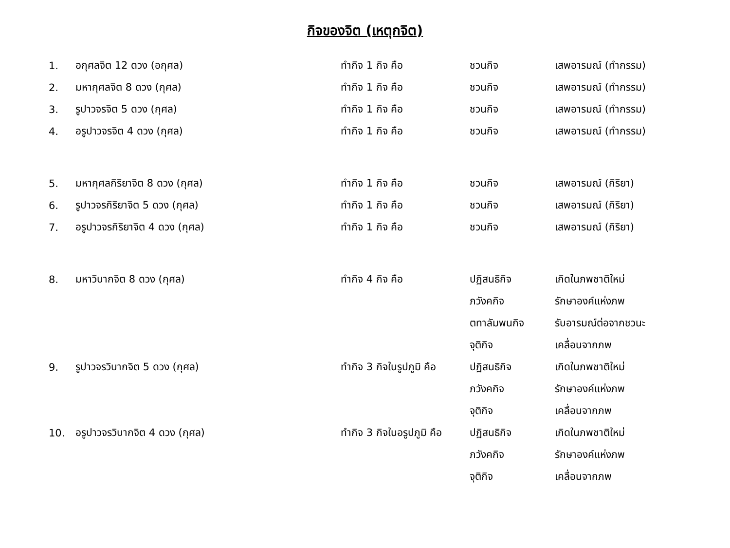กิจของจิต (เหตุกจิต)
| 1. | อกุศลจิต 12 ดวง (อกุศล) | ทำกิจ 1 กิจ คือ | ชวนกิจ | เสพอารมณ์ (ทำกรรม) |
| 2. | มหากุศลจิต 8 ดวง (กุศล) | ทำกิจ 1 กิจ คือ | ชวนกิจ | เสพอารมณ์ (ทำกรรม) |
| 3. | รูปาวจรจิต 5 ดวง (กุศล) | ทำกิจ 1 กิจ คือ | ชวนกิจ | เสพอารมณ์ (ทำกรรม) |
| 4. | อรูปาวจรจิต 4 ดวง (กุศล) | ทำกิจ 1 กิจ คือ | ชวนกิจ | เสพอารมณ์ (ทำกรรม) |
| 5. | มหากุศลกิริยาจิต 8 ดวง (กุศล) | ทำกิจ 1 กิจ คือ | ชวนกิจ | เสพอารมณ์ (กิริยา) |
| 6. | รูปาวจรกิริยาจิต 5 ดวง (กุศล) | ทำกิจ 1 กิจ คือ | ชวนกิจ | เสพอารมณ์ (กิริยา) |
| 7. | อรูปาวจรกิริยาจิต 4 ดวง (กุศล) | ทำกิจ 1 กิจ คือ | ชวนกิจ | เสพอารมณ์ (กิริยา) |
| 8. | มหาวิบากจิต 8 ดวง (กุศล) | ทำกิจ 4 กิจ คือ | ปฏิสนธิกิจ | เกิดในภพชาติใหม่ |
| | | | ภวังคกิจ | รักษาองค์แห่งภพ |
| | | | ตทาลัมพนกิจ | รับอารมณ์ต่อจากชวนะ |
| | | | จุติกิจ | เคลื่อนจากภพ |
| 9. | รูปาวจรวิบากจิต 5 ดวง (กุศล) | ทำกิจ 3 กิจในรูปภูมิ คือ | ปฏิสนธิกิจ | เกิดในภพชาติใหม่ |
| | | | ภวังคกิจ | รักษาองค์แห่งภพ |
| | | | จุติกิจ | เคลื่อนจากภพ |
| 10. | อรูปาวจรวิบากจิต 4 ดวง (กุศล) | ทำกิจ 3 กิจในอรูปภูมิ คือ | ปฏิสนธิกิจ | เกิดในภพชาติใหม่ |
| | | | ภวังคกิจ | รักษาองค์แห่งภพ |
| | | | จุติกิจ | เคลื่อนจากภพ |